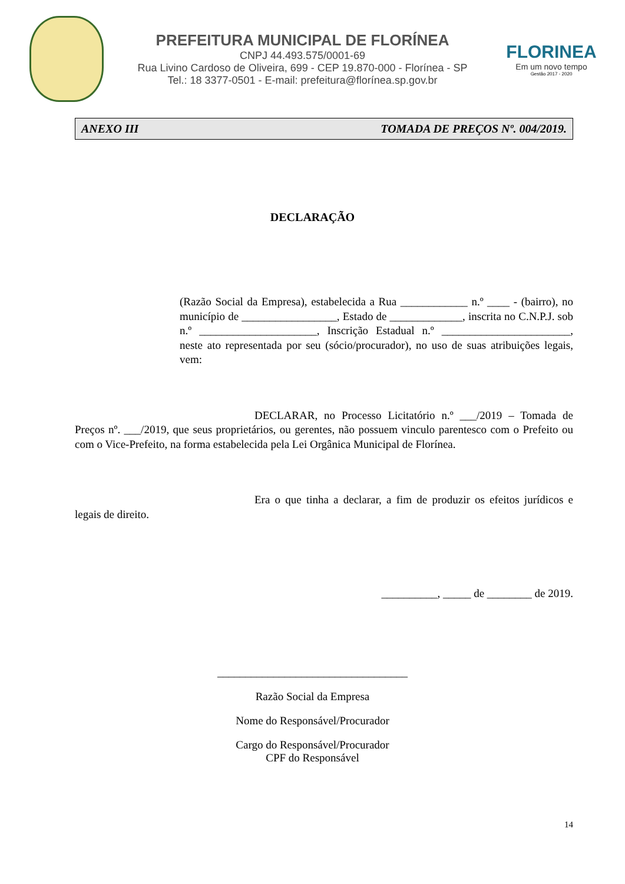PREFEITURA MUNICIPAL DE FLORÍNEA
CNPJ 44.493.575/0001-69
Rua Livino Cardoso de Oliveira, 699 - CEP 19.870-000 - Florínea - SP
Tel.: 18 3377-0501 - E-mail: prefeitura@florínea.sp.gov.br
FLORINEA
Em um novo tempo
Gestão 2017 - 2020
ANEXO III TOMADA DE PREÇOS Nº. 004/2019.
DECLARAÇÃO
(Razão Social da Empresa), estabelecida a Rua ____________ n.º ____ - (bairro), no município de _________________, Estado de _____________, inscrita no C.N.P.J. sob n.º _____________________, Inscrição Estadual n.º _______________________, neste ato representada por seu (sócio/procurador), no uso de suas atribuições legais, vem:
DECLARAR, no Processo Licitatório n.º ___/2019 – Tomada de Preços nº. ___/2019, que seus proprietários, ou gerentes, não possuem vinculo parentesco com o Prefeito ou com o Vice-Prefeito, na forma estabelecida pela Lei Orgânica Municipal de Florínea.
Era o que tinha a declarar, a fim de produzir os efeitos jurídicos e legais de direito.
__________, _____ de ________ de 2019.
__________________________________
Razão Social da Empresa
Nome do Responsável/Procurador
Cargo do Responsável/Procurador
CPF do Responsável
14